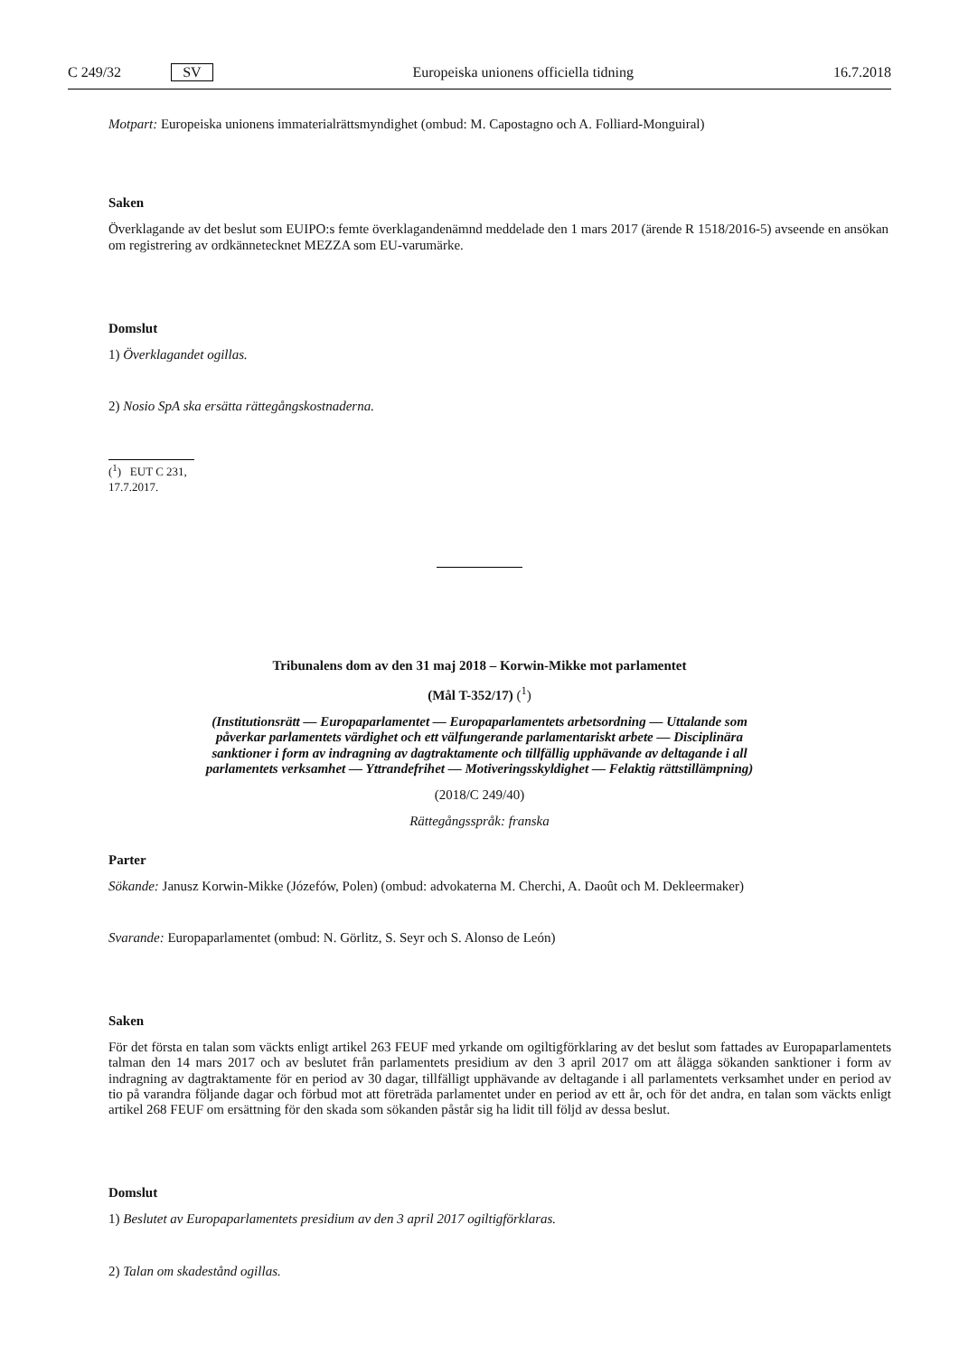C 249/32 SV Europeiska unionens officiella tidning 16.7.2018
Motpart: Europeiska unionens immaterialrättsmyndighet (ombud: M. Capostagno och A. Folliard-Monguiral)
Saken
Överklagande av det beslut som EUIPO:s femte överklagandenämnd meddelade den 1 mars 2017 (ärende R 1518/2016-5) avseende en ansökan om registrering av ordkännetecknet MEZZA som EU-varumärke.
Domslut
1) Överklagandet ogillas.
2) Nosio SpA ska ersätta rättegångskostnaderna.
(<sup>1</sup>) EUT C 231, 17.7.2017.
Tribunalens dom av den 31 maj 2018 – Korwin-Mikke mot parlamentet
(Mål T-352/17) (<sup>1</sup>)
(Institutionsrätt — Europaparlamentet — Europaparlamentets arbetsordning — Uttalande som påverkar parlamentets värdighet och ett välfungerande parlamentariskt arbete — Disciplinära sanktioner i form av indragning av dagtraktamente och tillfällig upphävande av deltagande i all parlamentets verksamhet — Yttrandefrihet — Motiveringsskyldighet — Felaktig rättstillämpning)
(2018/C 249/40)
Rättegångsspråk: franska
Parter
Sökande: Janusz Korwin-Mikke (Józefów, Polen) (ombud: advokaterna M. Cherchi, A. Daoût och M. Dekleermaker)
Svarande: Europaparlamentet (ombud: N. Görlitz, S. Seyr och S. Alonso de León)
Saken
För det första en talan som väckts enligt artikel 263 FEUF med yrkande om ogiltigförklaring av det beslut som fattades av Europaparlamentets talman den 14 mars 2017 och av beslutet från parlamentets presidium av den 3 april 2017 om att ålägga sökanden sanktioner i form av indragning av dagtraktamente för en period av 30 dagar, tillfälligt upphävande av deltagande i all parlamentets verksamhet under en period av tio på varandra följande dagar och förbud mot att företräda parlamentet under en period av ett år, och för det andra, en talan som väckts enligt artikel 268 FEUF om ersättning för den skada som sökanden påstår sig ha lidit till följd av dessa beslut.
Domslut
1) Beslutet av Europaparlamentets presidium av den 3 april 2017 ogiltigförklaras.
2) Talan om skadestånd ogillas.